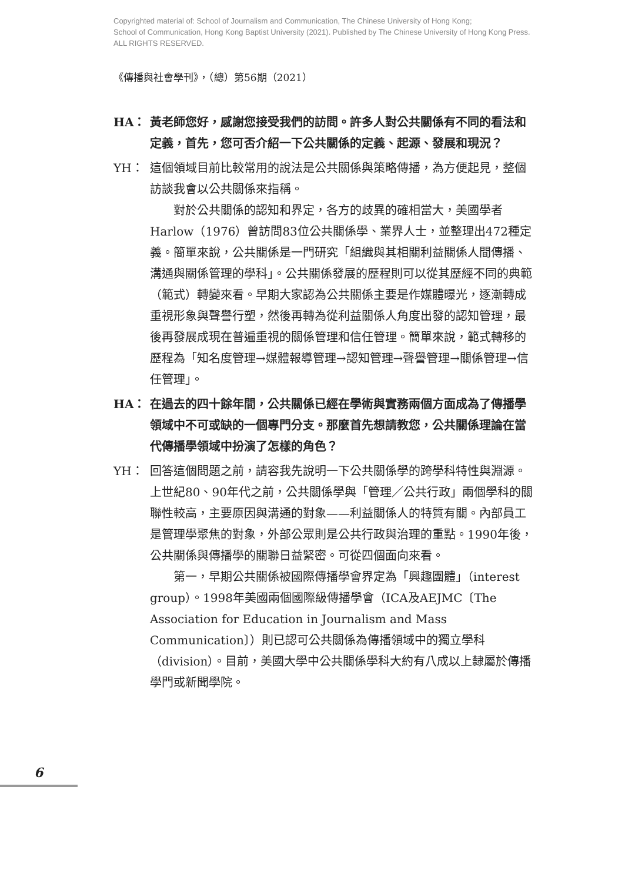Copyrighted material of: School of Journalism and Communication, The Chinese University of Hong Kong;
School of Communication, Hong Kong Baptist University (2021). Published by The Chinese University of Hong Kong Press.
ALL RIGHTS RESERVED.
《傳播與社會學刊》，（總）第56期（2021）
HA： 黃老師您好，感謝您接受我們的訪問。許多人對公共關係有不同的看法和定義，首先，您可否介紹一下公共關係的定義、起源、發展和現況？
YH： 這個領域目前比較常用的說法是公共關係與策略傳播，為方便起見，整個訪談我會以公共關係來指稱。
對於公共關係的認知和界定，各方的歧異的確相當大，美國學者Harlow（1976）曾訪問83位公共關係學、業界人士，並整理出472種定義。簡單來說，公共關係是一門研究「組織與其相關利益關係人間傳播、溝通與關係管理的學科」。公共關係發展的歷程則可以從其歷經不同的典範（範式）轉變來看。早期大家認為公共關係主要是作媒體曝光，逐漸轉成重視形象與聲譽行塑，然後再轉為從利益關係人角度出發的認知管理，最後再發展成現在普遍重視的關係管理和信任管理。簡單來說，範式轉移的歷程為「知名度管理→媒體報導管理→認知管理→聲譽管理→關係管理→信任管理」。
HA： 在過去的四十餘年間，公共關係已經在學術與實務兩個方面成為了傳播學領域中不可或缺的一個專門分支。那麼首先想請教您，公共關係理論在當代傳播學領域中扮演了怎樣的角色？
YH： 回答這個問題之前，請容我先說明一下公共關係學的跨學科特性與淵源。上世紀80、90年代之前，公共關係學與「管理／公共行政」兩個學科的關聯性較高，主要原因與溝通的對象——利益關係人的特質有關。內部員工是管理學聚焦的對象，外部公眾則是公共行政與治理的重點。1990年後，公共關係與傳播學的關聯日益緊密。可從四個面向來看。
第一，早期公共關係被國際傳播學會界定為「興趣團體」（interest group）。1998年美國兩個國際級傳播學會（ICA及AEJMC〔The Association for Education in Journalism and Mass Communication〕）則已認可公共關係為傳播領域中的獨立學科（division）。目前，美國大學中公共關係學科大約有八成以上隸屬於傳播學門或新聞學院。
6